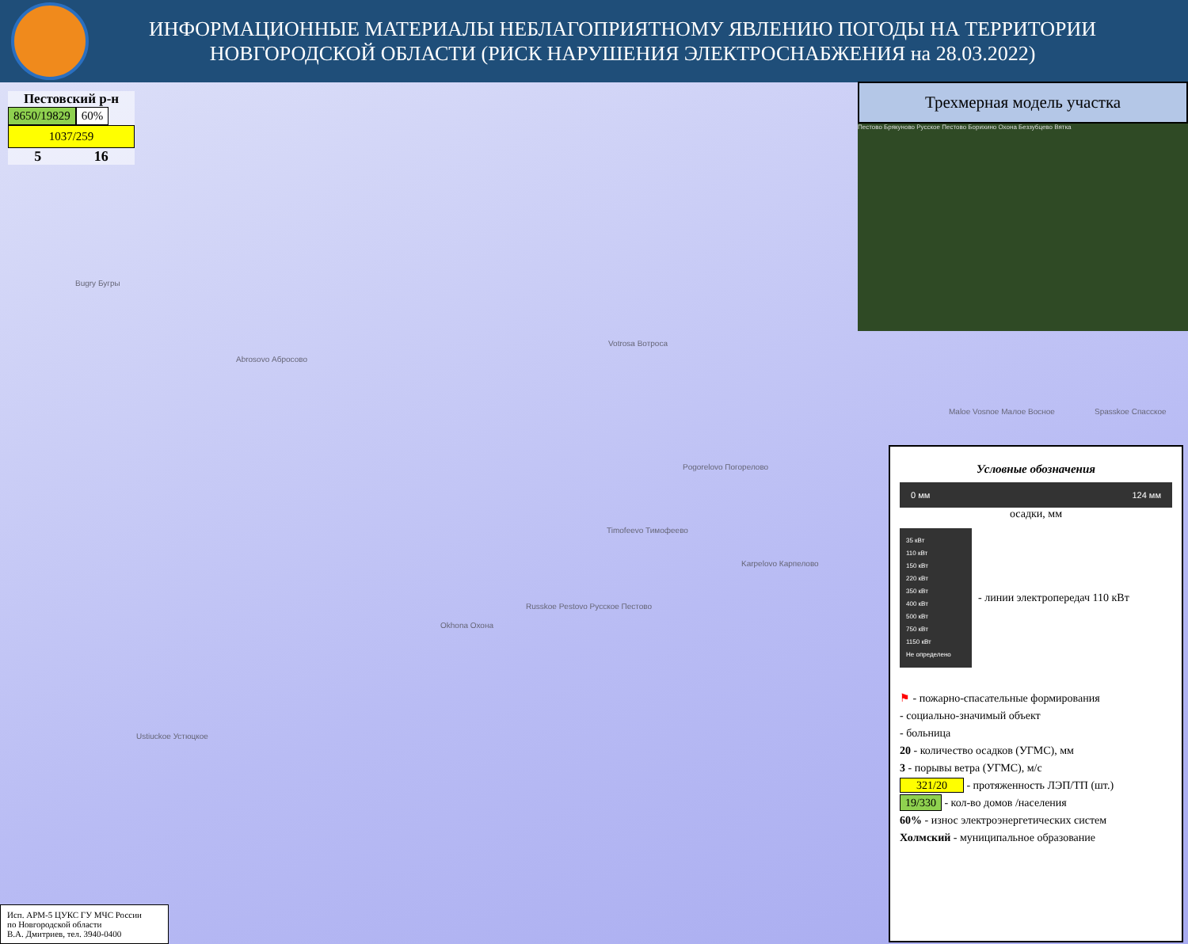ИНФОРМАЦИОННЫЕ МАТЕРИАЛЫ НЕБЛАГОПРИЯТНОМУ ЯВЛЕНИЮ ПОГОДЫ НА ТЕРРИТОРИИ НОВГОРОДСКОЙ ОБЛАСТИ (РИСК НАРУШЕНИЯ ЭЛЕКТРОСНАБЖЕНИЯ на 28.03.2022)
Bugry Бугры
Abrosovo Абросово
Votrosa Вотроса
Pogorelovo Погорелово
Timofeevo Тимофеево
Karpelovo Карпелово
Russkoe Pestovo Русское Пестово
Okhona Охона
Ustiuckoe Устюцкое
Maloe Vosnoe Малое Восное Spasskoe Спасское
Пестовский р-н
8650/19829 60%
1037/259
5 16
Трехмерная модель участка
Пестово Брякуново Русское Пестово Борихино Охона Беззубцево Вятка
Условные обозначения
0 мм 124 мм
осадки, мм
35 кВт
110 кВт
150 кВт
220 кВт
350 кВт
400 кВт
500 кВт
750 кВт
1150 кВт
Не определено
- линии электропередач 110 кВт
⚑ - пожарно-спасательные формирования
- социально-значимый объект
- больница
20 - количество осадков (УГМС), мм
3 - порывы ветра (УГМС), м/с
321/20 - протяженность ЛЭП/ТП (шт.)
19/330 - кол-во домов /населения
60% - износ электроэнергетических систем
Холмский - муниципальное образование
Исп. АРМ-5 ЦУКС ГУ МЧС России
по Новгородской области
В.А. Дмитриев, тел. 3940-0400